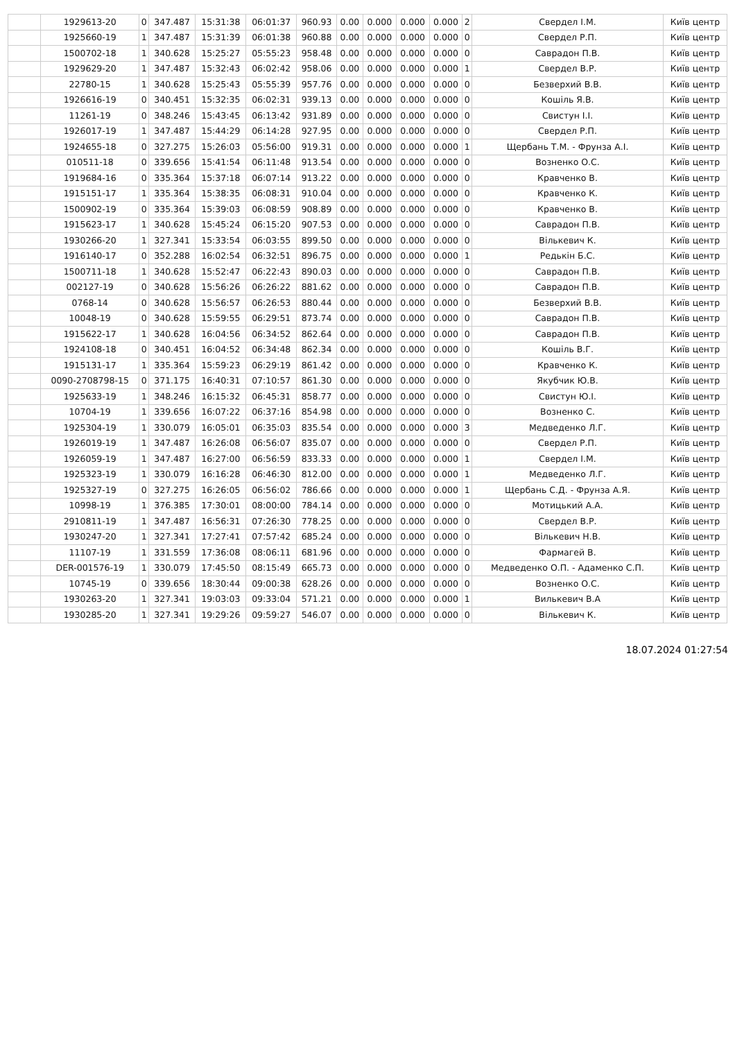| | 1929613-20 | 0 | 347.487 | 15:31:38 | 06:01:37 | 960.93 | 0.00 | 0.000 | 0.000 | 0.000 | 2 | Свердел І.М. | Київ центр |
| | 1925660-19 | 1 | 347.487 | 15:31:39 | 06:01:38 | 960.88 | 0.00 | 0.000 | 0.000 | 0.000 | 0 | Свердел Р.П. | Київ центр |
| | 1500702-18 | 1 | 340.628 | 15:25:27 | 05:55:23 | 958.48 | 0.00 | 0.000 | 0.000 | 0.000 | 0 | Саврадон П.В. | Київ центр |
| | 1929629-20 | 1 | 347.487 | 15:32:43 | 06:02:42 | 958.06 | 0.00 | 0.000 | 0.000 | 0.000 | 1 | Свердел В.Р. | Київ центр |
| | 22780-15 | 1 | 340.628 | 15:25:43 | 05:55:39 | 957.76 | 0.00 | 0.000 | 0.000 | 0.000 | 0 | Безверхий В.В. | Київ центр |
| | 1926616-19 | 0 | 340.451 | 15:32:35 | 06:02:31 | 939.13 | 0.00 | 0.000 | 0.000 | 0.000 | 0 | Кошіль Я.В. | Київ центр |
| | 11261-19 | 0 | 348.246 | 15:43:45 | 06:13:42 | 931.89 | 0.00 | 0.000 | 0.000 | 0.000 | 0 | Свистун І.І. | Київ центр |
| | 1926017-19 | 1 | 347.487 | 15:44:29 | 06:14:28 | 927.95 | 0.00 | 0.000 | 0.000 | 0.000 | 0 | Свердел Р.П. | Київ центр |
| | 1924655-18 | 0 | 327.275 | 15:26:03 | 05:56:00 | 919.31 | 0.00 | 0.000 | 0.000 | 0.000 | 1 | Щербань Т.М. - Фрунза А.І. | Київ центр |
| | 010511-18 | 0 | 339.656 | 15:41:54 | 06:11:48 | 913.54 | 0.00 | 0.000 | 0.000 | 0.000 | 0 | Возненко О.С. | Київ центр |
| | 1919684-16 | 0 | 335.364 | 15:37:18 | 06:07:14 | 913.22 | 0.00 | 0.000 | 0.000 | 0.000 | 0 | Кравченко В. | Київ центр |
| | 1915151-17 | 1 | 335.364 | 15:38:35 | 06:08:31 | 910.04 | 0.00 | 0.000 | 0.000 | 0.000 | 0 | Кравченко К. | Київ центр |
| | 1500902-19 | 0 | 335.364 | 15:39:03 | 06:08:59 | 908.89 | 0.00 | 0.000 | 0.000 | 0.000 | 0 | Кравченко В. | Київ центр |
| | 1915623-17 | 1 | 340.628 | 15:45:24 | 06:15:20 | 907.53 | 0.00 | 0.000 | 0.000 | 0.000 | 0 | Саврадон П.В. | Київ центр |
| | 1930266-20 | 1 | 327.341 | 15:33:54 | 06:03:55 | 899.50 | 0.00 | 0.000 | 0.000 | 0.000 | 0 | Вількевич К. | Київ центр |
| | 1916140-17 | 0 | 352.288 | 16:02:54 | 06:32:51 | 896.75 | 0.00 | 0.000 | 0.000 | 0.000 | 1 | Редькін Б.С. | Київ центр |
| | 1500711-18 | 1 | 340.628 | 15:52:47 | 06:22:43 | 890.03 | 0.00 | 0.000 | 0.000 | 0.000 | 0 | Саврадон П.В. | Київ центр |
| | 002127-19 | 0 | 340.628 | 15:56:26 | 06:26:22 | 881.62 | 0.00 | 0.000 | 0.000 | 0.000 | 0 | Саврадон П.В. | Київ центр |
| | 0768-14 | 0 | 340.628 | 15:56:57 | 06:26:53 | 880.44 | 0.00 | 0.000 | 0.000 | 0.000 | 0 | Безверхий В.В. | Київ центр |
| | 10048-19 | 0 | 340.628 | 15:59:55 | 06:29:51 | 873.74 | 0.00 | 0.000 | 0.000 | 0.000 | 0 | Саврадон П.В. | Київ центр |
| | 1915622-17 | 1 | 340.628 | 16:04:56 | 06:34:52 | 862.64 | 0.00 | 0.000 | 0.000 | 0.000 | 0 | Саврадон П.В. | Київ центр |
| | 1924108-18 | 0 | 340.451 | 16:04:52 | 06:34:48 | 862.34 | 0.00 | 0.000 | 0.000 | 0.000 | 0 | Кошіль В.Г. | Київ центр |
| | 1915131-17 | 1 | 335.364 | 15:59:23 | 06:29:19 | 861.42 | 0.00 | 0.000 | 0.000 | 0.000 | 0 | Кравченко К. | Київ центр |
| | 0090-2708798-15 | 0 | 371.175 | 16:40:31 | 07:10:57 | 861.30 | 0.00 | 0.000 | 0.000 | 0.000 | 0 | Якубчик Ю.В. | Київ центр |
| | 1925633-19 | 1 | 348.246 | 16:15:32 | 06:45:31 | 858.77 | 0.00 | 0.000 | 0.000 | 0.000 | 0 | Свистун Ю.І. | Київ центр |
| | 10704-19 | 1 | 339.656 | 16:07:22 | 06:37:16 | 854.98 | 0.00 | 0.000 | 0.000 | 0.000 | 0 | Возненко С. | Київ центр |
| | 1925304-19 | 1 | 330.079 | 16:05:01 | 06:35:03 | 835.54 | 0.00 | 0.000 | 0.000 | 0.000 | 3 | Медведенко Л.Г. | Київ центр |
| | 1926019-19 | 1 | 347.487 | 16:26:08 | 06:56:07 | 835.07 | 0.00 | 0.000 | 0.000 | 0.000 | 0 | Свердел Р.П. | Київ центр |
| | 1926059-19 | 1 | 347.487 | 16:27:00 | 06:56:59 | 833.33 | 0.00 | 0.000 | 0.000 | 0.000 | 1 | Свердел І.М. | Київ центр |
| | 1925323-19 | 1 | 330.079 | 16:16:28 | 06:46:30 | 812.00 | 0.00 | 0.000 | 0.000 | 0.000 | 1 | Медведенко Л.Г. | Київ центр |
| | 1925327-19 | 0 | 327.275 | 16:26:05 | 06:56:02 | 786.66 | 0.00 | 0.000 | 0.000 | 0.000 | 1 | Щербань С.Д. - Фрунза А.Я. | Київ центр |
| | 10998-19 | 1 | 376.385 | 17:30:01 | 08:00:00 | 784.14 | 0.00 | 0.000 | 0.000 | 0.000 | 0 | Мотицький А.А. | Київ центр |
| | 2910811-19 | 1 | 347.487 | 16:56:31 | 07:26:30 | 778.25 | 0.00 | 0.000 | 0.000 | 0.000 | 0 | Свердел В.Р. | Київ центр |
| | 1930247-20 | 1 | 327.341 | 17:27:41 | 07:57:42 | 685.24 | 0.00 | 0.000 | 0.000 | 0.000 | 0 | Вількевич Н.В. | Київ центр |
| | 11107-19 | 1 | 331.559 | 17:36:08 | 08:06:11 | 681.96 | 0.00 | 0.000 | 0.000 | 0.000 | 0 | Фармагей В. | Київ центр |
| | DER-001576-19 | 1 | 330.079 | 17:45:50 | 08:15:49 | 665.73 | 0.00 | 0.000 | 0.000 | 0.000 | 0 | Медведенко О.П. - Адаменко С.П. | Київ центр |
| | 10745-19 | 0 | 339.656 | 18:30:44 | 09:00:38 | 628.26 | 0.00 | 0.000 | 0.000 | 0.000 | 0 | Возненко О.С. | Київ центр |
| | 1930263-20 | 1 | 327.341 | 19:03:03 | 09:33:04 | 571.21 | 0.00 | 0.000 | 0.000 | 0.000 | 1 | Вилькевич В.А | Київ центр |
| | 1930285-20 | 1 | 327.341 | 19:29:26 | 09:59:27 | 546.07 | 0.00 | 0.000 | 0.000 | 0.000 | 0 | Вількевич К. | Київ центр |
18.07.2024 01:27:54